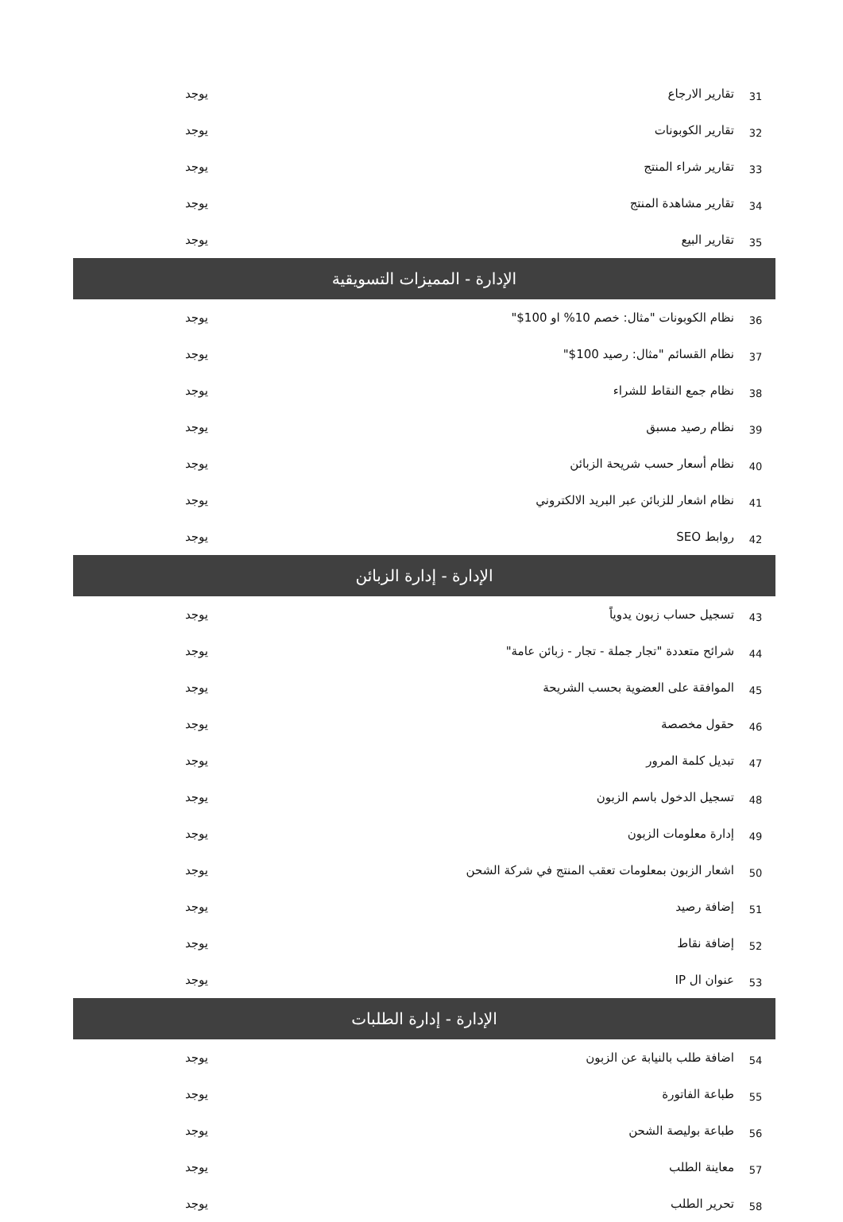| 31 | تقارير الارجاع | يوجد |
| 32 | تقارير الكوبونات | يوجد |
| 33 | تقارير شراء المنتج | يوجد |
| 34 | تقارير مشاهدة المنتج | يوجد |
| 35 | تقارير البيع | يوجد |
| الإدارة - المميزات التسويقية | | |
| 36 | نظام الكوبونات "مثال: خصم 10% او 100$" | يوجد |
| 37 | نظام القسائم "مثال: رصيد 100$" | يوجد |
| 38 | نظام جمع النقاط للشراء | يوجد |
| 39 | نظام رصيد مسبق | يوجد |
| 40 | نظام أسعار حسب شريحة الزبائن | يوجد |
| 41 | نظام اشعار للزبائن عبر البريد الالكتروني | يوجد |
| 42 | روابط SEO | يوجد |
| الإدارة - إدارة الزبائن | | |
| 43 | تسجيل حساب زبون يدوياً | يوجد |
| 44 | شرائح متعددة "تجار جملة - تجار - زبائن عامة" | يوجد |
| 45 | الموافقة على العضوية بحسب الشريحة | يوجد |
| 46 | حقول مخصصة | يوجد |
| 47 | تبديل كلمة المرور | يوجد |
| 48 | تسجيل الدخول باسم الزبون | يوجد |
| 49 | إدارة معلومات الزبون | يوجد |
| 50 | اشعار الزبون بمعلومات تعقب المنتج في شركة الشحن | يوجد |
| 51 | إضافة رصيد | يوجد |
| 52 | إضافة نقاط | يوجد |
| 53 | عنوان ال IP | يوجد |
| الإدارة - إدارة الطلبات | | |
| 54 | اضافة طلب بالنيابة عن الزبون | يوجد |
| 55 | طباعة الفاتورة | يوجد |
| 56 | طباعة بوليصة الشحن | يوجد |
| 57 | معاينة الطلب | يوجد |
| 58 | تحرير الطلب | يوجد |